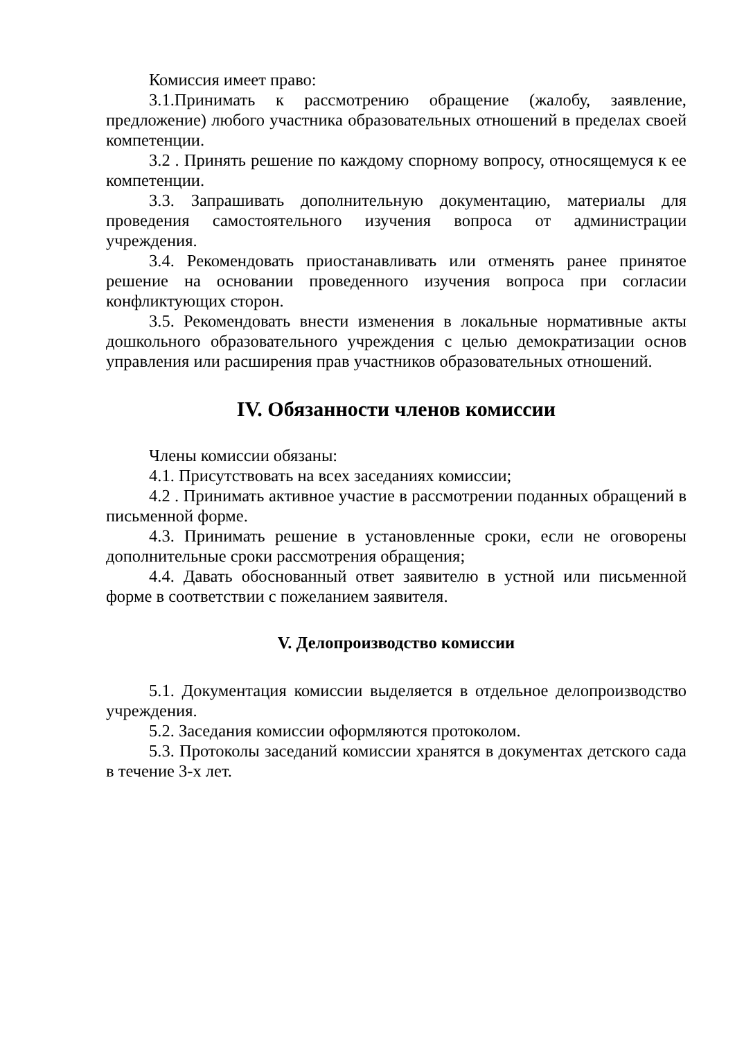Комиссия имеет право:
3.1.Принимать к рассмотрению обращение (жалобу, заявление, предложение) любого участника образовательных отношений в пределах своей компетенции.
3.2 . Принять решение по каждому спорному вопросу, относящемуся к ее компетенции.
3.3. Запрашивать дополнительную документацию, материалы для проведения самостоятельного изучения вопроса от администрации учреждения.
3.4. Рекомендовать приостанавливать или отменять ранее принятое решение на основании проведенного изучения вопроса при согласии конфликтующих сторон.
3.5. Рекомендовать внести изменения в локальные нормативные акты дошкольного образовательного учреждения с целью демократизации основ управления или расширения прав участников образовательных отношений.
IV. Обязанности членов комиссии
Члены комиссии обязаны:
4.1. Присутствовать на всех заседаниях комиссии;
4.2 . Принимать активное участие в рассмотрении поданных обращений в письменной форме.
4.3. Принимать решение в установленные сроки, если не оговорены дополнительные сроки рассмотрения обращения;
4.4. Давать обоснованный ответ заявителю в устной или письменной форме в соответствии с пожеланием заявителя.
V. Делопроизводство комиссии
5.1. Документация комиссии выделяется в отдельное делопроизводство учреждения.
5.2. Заседания комиссии оформляются протоколом.
5.3. Протоколы заседаний комиссии хранятся в документах детского сада в течение 3-х лет.